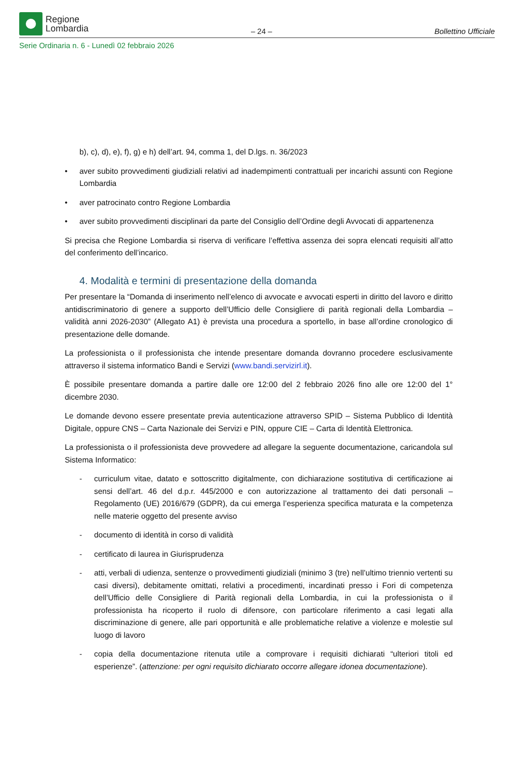Regione
Lombardia
– 24 –
Bollettino Ufficiale
Serie Ordinaria n. 6 - Lunedì 02 febbraio 2026
b), c), d), e), f), g) e h) dell’art. 94, comma 1, del D.lgs. n. 36/2023
• aver subito provvedimenti giudiziali relativi ad inadempimenti contrattuali per incarichi assunti con Regione Lombardia
• aver patrocinato contro Regione Lombardia
• aver subito provvedimenti disciplinari da parte del Consiglio dell’Ordine degli Avvocati di appartenenza
Si precisa che Regione Lombardia si riserva di verificare l’effettiva assenza dei sopra elencati requisiti all’atto del conferimento dell’incarico.
4. Modalità e termini di presentazione della domanda
Per presentare la “Domanda di inserimento nell’elenco di avvocate e avvocati esperti in diritto del lavoro e diritto antidiscriminatorio di genere a supporto dell’Ufficio delle Consigliere di parità regionali della Lombardia – validità anni 2026-2030” (Allegato A1) è prevista una procedura a sportello, in base all’ordine cronologico di presentazione delle domande.
La professionista o il professionista che intende presentare domanda dovranno procedere esclusivamente attraverso il sistema informatico Bandi e Servizi (www.bandi.servizirl.it).
È possibile presentare domanda a partire dalle ore 12:00 del 2 febbraio 2026 fino alle ore 12:00 del 1° dicembre 2030.
Le domande devono essere presentate previa autenticazione attraverso SPID – Sistema Pubblico di Identità Digitale, oppure CNS – Carta Nazionale dei Servizi e PIN, oppure CIE – Carta di Identità Elettronica.
La professionista o il professionista deve provvedere ad allegare la seguente documentazione, caricandola sul Sistema Informatico:
- curriculum vitae, datato e sottoscritto digitalmente, con dichiarazione sostitutiva di certificazione ai sensi dell’art. 46 del d.p.r. 445/2000 e con autorizzazione al trattamento dei dati personali – Regolamento (UE) 2016/679 (GDPR), da cui emerga l’esperienza specifica maturata e la competenza nelle materie oggetto del presente avviso
- documento di identità in corso di validità
- certificato di laurea in Giurisprudenza
- atti, verbali di udienza, sentenze o provvedimenti giudiziali (minimo 3 (tre) nell’ultimo triennio vertenti su casi diversi), debitamente omittati, relativi a procedimenti, incardinati presso i Fori di competenza dell’Ufficio delle Consigliere di Parità regionali della Lombardia, in cui la professionista o il professionista ha ricoperto il ruolo di difensore, con particolare riferimento a casi legati alla discriminazione di genere, alle pari opportunità e alle problematiche relative a violenze e molestie sul luogo di lavoro
- copia della documentazione ritenuta utile a comprovare i requisiti dichiarati “ulteriori titoli ed esperienze”. (attenzione: per ogni requisito dichiarato occorre allegare idonea documentazione).